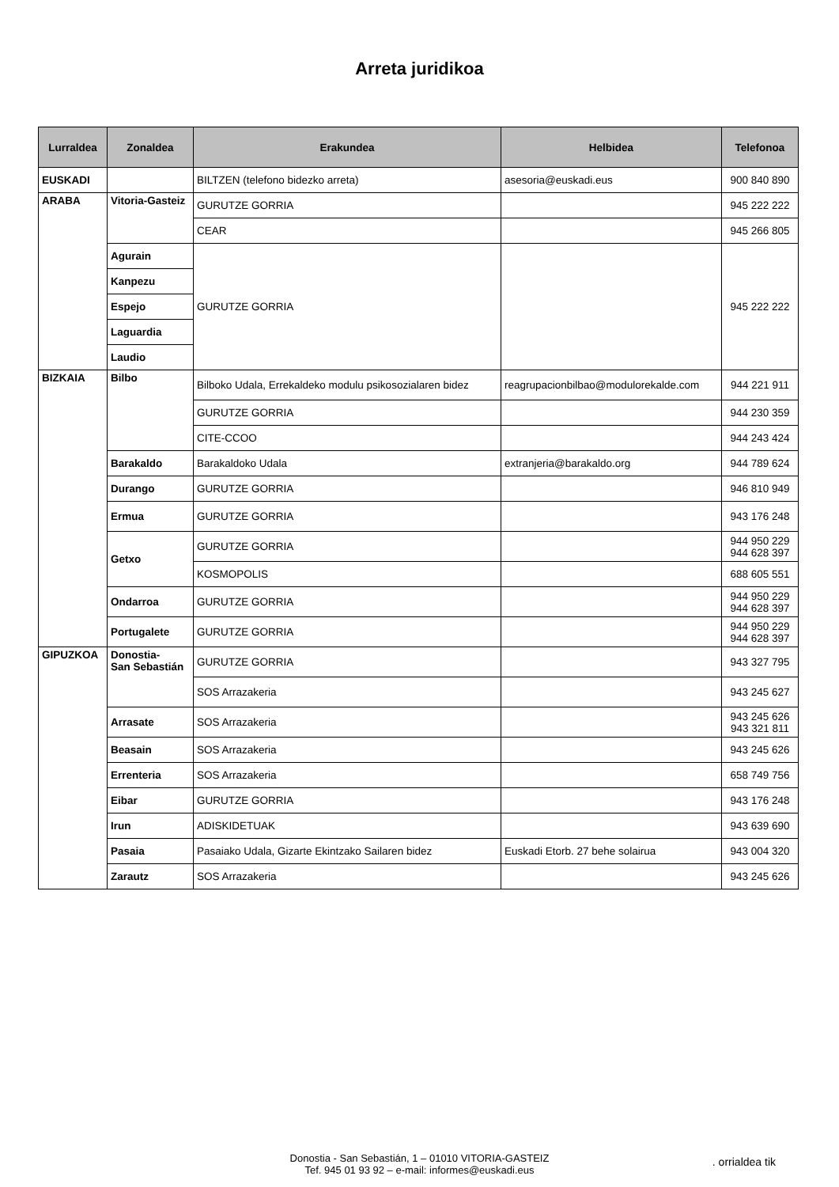Arreta juridikoa
| Lurraldea | Zonaldea | Erakundea | Helbidea | Telefonoa |
| --- | --- | --- | --- | --- |
| EUSKADI | | BILTZEN (telefono bidezko arreta) | asesoria@euskadi.eus | 900 840 890 |
| ARABA | Vitoria-Gasteiz | GURUTZE GORRIA | | 945 222 222 |
| | | CEAR | | 945 266 805 |
| | Agurain | GURUTZE GORRIA | | 945 222 222 |
| | Kanpezu | | | |
| | Espejo | | | |
| | Laguardia | | | |
| | Laudio | | | |
| BIZKAIA | Bilbo | Bilboko Udala, Errekaldeko modulu psikosozialaren bidez | reagrupacionbilbao@modulorekalde.com | 944 221 911 |
| | | GURUTZE GORRIA | | 944 230 359 |
| | | CITE-CCOO | | 944 243 424 |
| | Barakaldo | Barakaldoko Udala | extranjeria@barakaldo.org | 944 789 624 |
| | Durango | GURUTZE GORRIA | | 946 810 949 |
| | Ermua | GURUTZE GORRIA | | 943 176 248 |
| | Getxo | GURUTZE GORRIA | | 944 950 229 944 628 397 |
| | | KOSMOPOLIS | | 688 605 551 |
| | Ondarroa | GURUTZE GORRIA | | 944 950 229 944 628 397 |
| | Portugalete | GURUTZE GORRIA | | 944 950 229 944 628 397 |
| GIPUZKOA | Donostia- San Sebastián | GURUTZE GORRIA | | 943 327 795 |
| | | SOS Arrazakeria | | 943 245 627 |
| | Arrasate | SOS Arrazakeria | | 943 245 626 943 321 811 |
| | Beasain | SOS Arrazakeria | | 943 245 626 |
| | Errenteria | SOS Arrazakeria | | 658 749 756 |
| | Eibar | GURUTZE GORRIA | | 943 176 248 |
| | Irun | ADISKIDETUAK | | 943 639 690 |
| | Pasaia | Pasaiako Udala, Gizarte Ekintzako Sailaren bidez | Euskadi Etorb. 27 behe solairua | 943 004 320 |
| | Zarautz | SOS Arrazakeria | | 943 245 626 |
Donostia - San Sebastián, 1 – 01010 VITORIA-GASTEIZ
Tef. 945 01 93 92 – e-mail: informes@euskadi.eus
. orrialdea tik